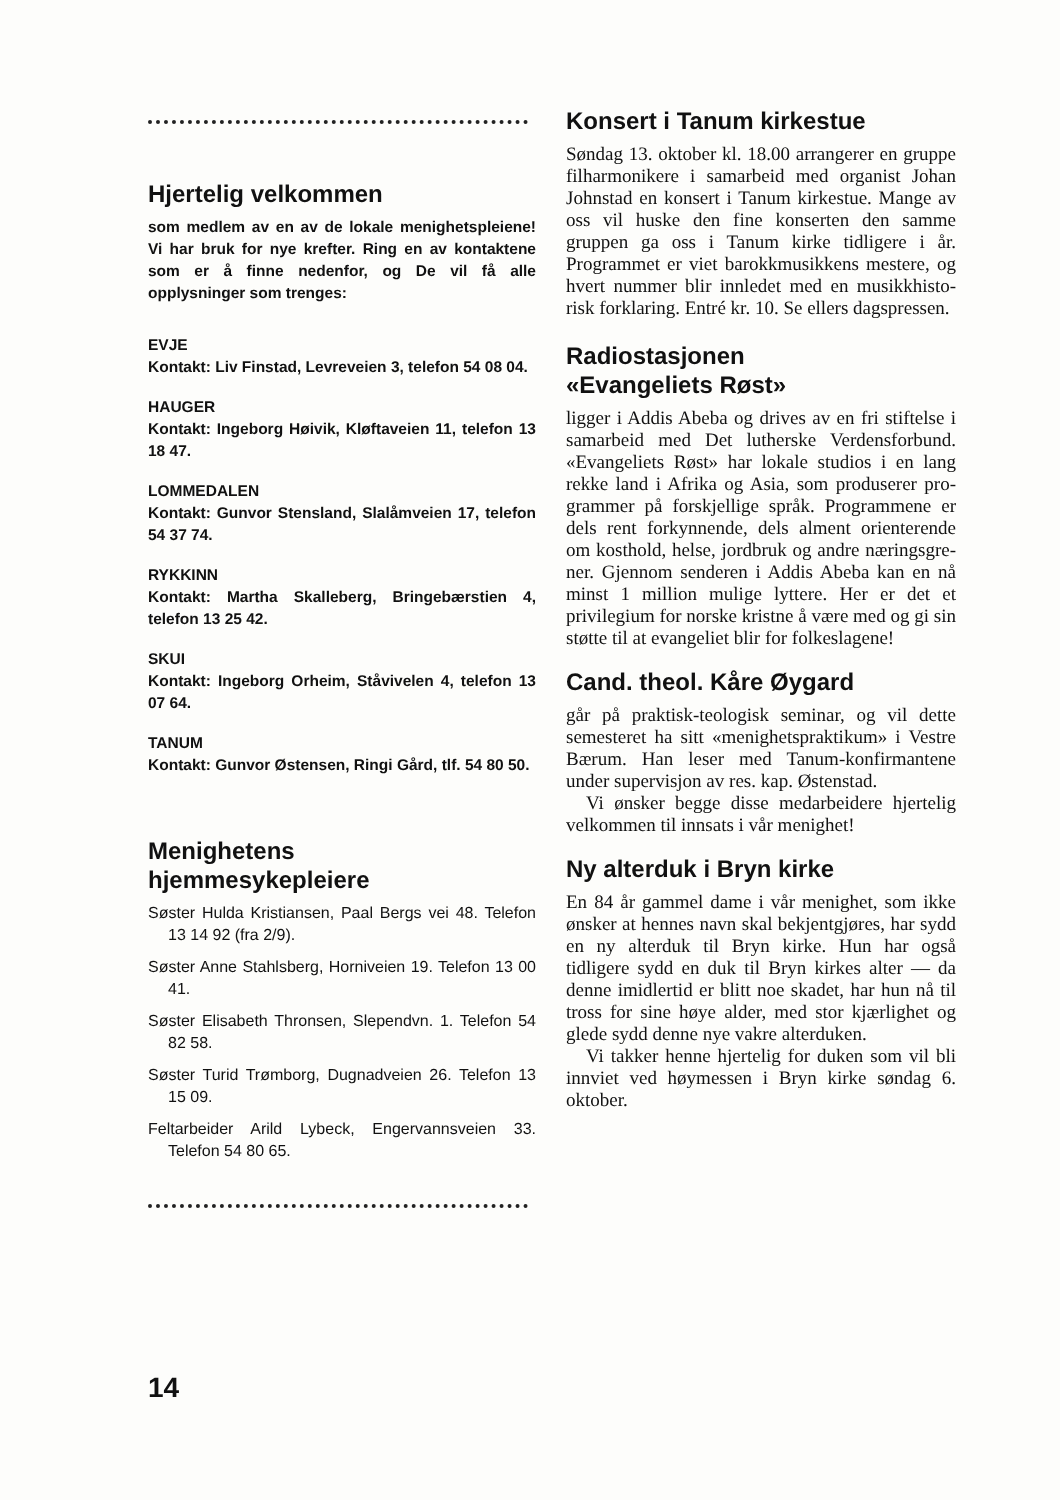Hjertelig velkommen
som medlem av en av de lokale menighets­pleiene! Vi har bruk for nye krefter. Ring en av kontaktene som er å finne nedenfor, og De vil få alle opplysninger som trenges:
EVJE
Kontakt: Liv Finstad, Levreveien 3, telefon 54 08 04.
HAUGER
Kontakt: Ingeborg Høivik, Kløftaveien 11, telefon 13 18 47.
LOMMEDALEN
Kontakt: Gunvor Stensland, Slalåmveien 17, telefon 54 37 74.
RYKKINN
Kontakt: Martha Skalleberg, Bringebærstien 4, telefon 13 25 42.
SKUI
Kontakt: Ingeborg Orheim, Ståvivelen 4, telefon 13 07 64.
TANUM
Kontakt: Gunvor Østensen, Ringi Gård, tlf. 54 80 50.
Menighetens
hjemmesykepleiere
Søster Hulda Kristiansen, Paal Bergs vei 48. Telefon 13 14 92 (fra 2/9).
Søster Anne Stahlsberg, Horniveien 19. Telefon 13 00 41.
Søster Elisabeth Thronsen, Slependvn. 1. Telefon 54 82 58.
Søster Turid Trømborg, Dugnadveien 26. Telefon 13 15 09.
Feltarbeider Arild Lybeck, Engervanns­veien 33. Telefon 54 80 65.
Konsert i Tanum kirkestue
Søndag 13. oktober kl. 18.00 arrangerer en gruppe filharmonikere i samarbeid med organist Johan Johnstad en kon­sert i Tanum kirkestue. Mange av oss vil huske den fine konserten den samme gruppen ga oss i Tanum kirke tidligere i år. Programmet er viet ba­rokkmusikkens mestere, og hvert num­mer blir innledet med en musikkhisto­risk forklaring. Entré kr. 10. Se ellers dagspressen.
Radiostasjonen
«Evangeliets Røst»
ligger i Addis Abeba og drives av en fri stiftelse i samarbeid med Det lutherske Verdensforbund. «Evangeliets Røst» har lokale studios i en lang rekke land i Afrika og Asia, som produserer pro­grammer på forskjellige språk. Pro­grammene er dels rent forkynnende, dels alment orienterende om kosthold, helse, jordbruk og andre næringsgre­ner. Gjennom senderen i Addis Abeba kan en nå minst 1 million mulige lyt­tere. Her er det et privilegium for norske kristne å være med og gi sin støtte til at evangeliet blir for folke­slagene!
Cand. theol. Kåre Øygard
går på praktisk-teologisk seminar, og vil dette semesteret ha sitt «menig­hetspraktikum» i Vestre Bærum. Han leser med Tanum-konfirmantene under supervisjon av res. kap. Østenstad.
Vi ønsker begge disse medarbeidere hjertelig velkommen til innsats i vår menighet!
Ny alterduk i Bryn kirke
En 84 år gammel dame i vår menighet, som ikke ønsker at hennes navn skal bekjentgjøres, har sydd en ny alterduk til Bryn kirke. Hun har også tidligere sydd en duk til Bryn kirkes alter — da denne imidlertid er blitt noe skadet, har hun nå til tross for sine høye al­der, med stor kjærlighet og glede sydd denne nye vakre alterduken.
Vi takker henne hjertelig for duken som vil bli innviet ved høymessen i Bryn kirke søndag 6. oktober.
14